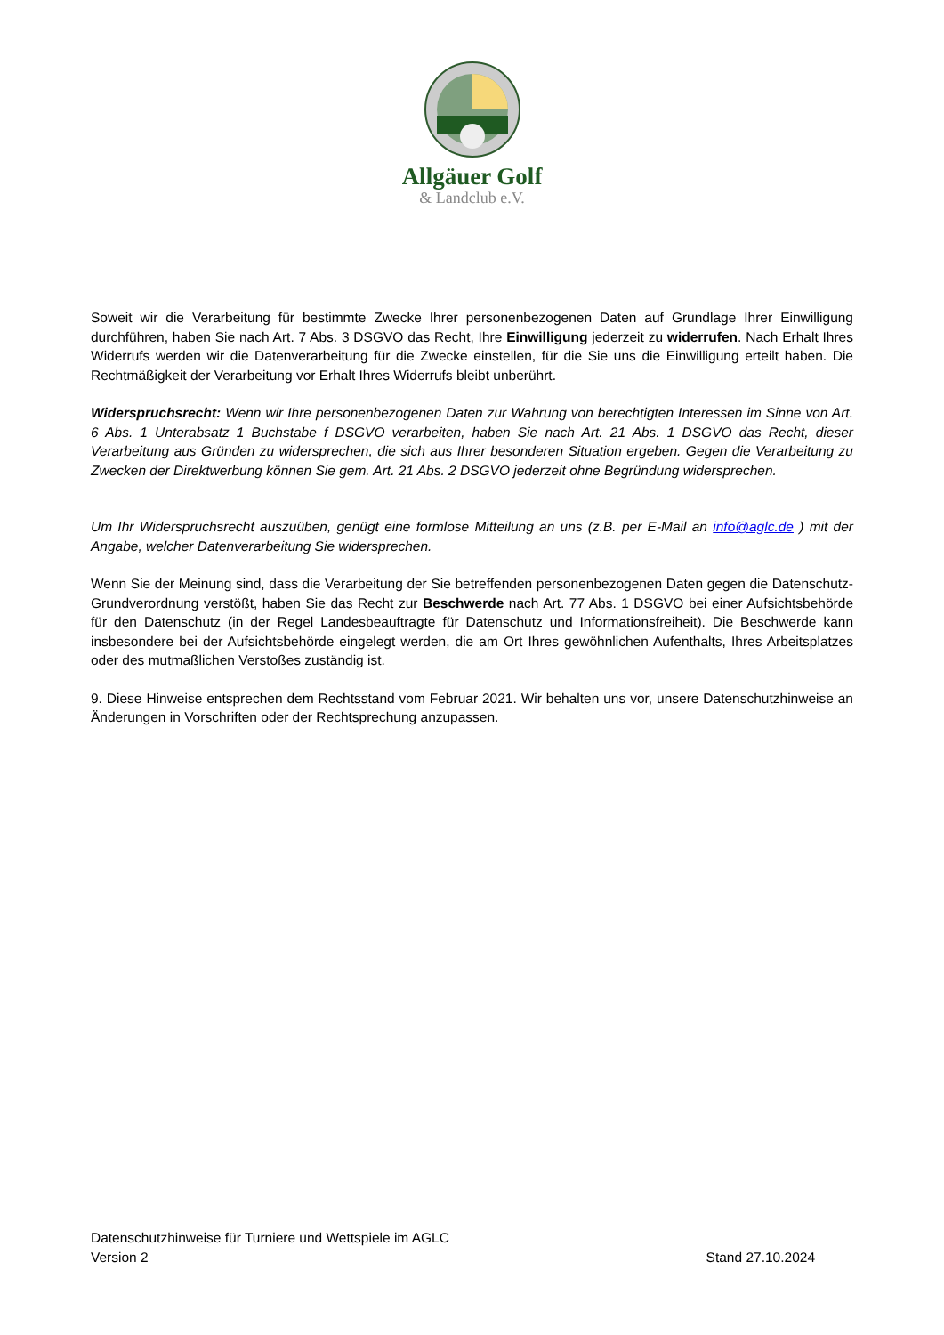Allgäuer Golf
& Landclub e.V.
Soweit wir die Verarbeitung für bestimmte Zwecke Ihrer personenbezogenen Daten auf Grundlage Ihrer Einwilligung durchführen, haben Sie nach Art. 7 Abs. 3 DSGVO das Recht, Ihre Einwilligung jederzeit zu widerrufen. Nach Erhalt Ihres Widerrufs werden wir die Datenverarbeitung für die Zwecke einstellen, für die Sie uns die Einwilligung erteilt haben. Die Rechtmäßigkeit der Verarbeitung vor Erhalt Ihres Widerrufs bleibt unberührt.
Widerspruchsrecht: Wenn wir Ihre personenbezogenen Daten zur Wahrung von berechtigten Interessen im Sinne von Art. 6 Abs. 1 Unterabsatz 1 Buchstabe f DSGVO verarbeiten, haben Sie nach Art. 21 Abs. 1 DSGVO das Recht, dieser Verarbeitung aus Gründen zu widersprechen, die sich aus Ihrer besonderen Situation ergeben. Gegen die Verarbeitung zu Zwecken der Direktwerbung können Sie gem. Art. 21 Abs. 2 DSGVO jederzeit ohne Begründung widersprechen.
Um Ihr Widerspruchsrecht auszuüben, genügt eine formlose Mitteilung an uns (z.B. per E-Mail an info@aglc.de ) mit der Angabe, welcher Datenverarbeitung Sie widersprechen.
Wenn Sie der Meinung sind, dass die Verarbeitung der Sie betreffenden personenbezogenen Daten gegen die Datenschutz-Grundverordnung verstößt, haben Sie das Recht zur Beschwerde nach Art. 77 Abs. 1 DSGVO bei einer Aufsichtsbehörde für den Datenschutz (in der Regel Landesbeauftragte für Datenschutz und Informationsfreiheit). Die Beschwerde kann insbesondere bei der Aufsichtsbehörde eingelegt werden, die am Ort Ihres gewöhnlichen Aufenthalts, Ihres Arbeitsplatzes oder des mutmaßlichen Verstoßes zuständig ist.
9. Diese Hinweise entsprechen dem Rechtsstand vom Februar 2021. Wir behalten uns vor, unsere Datenschutzhinweise an Änderungen in Vorschriften oder der Rechtsprechung anzupassen.
Datenschutzhinweise für Turniere und Wettspiele im AGLC
Version 2 Stand 27.10.2024